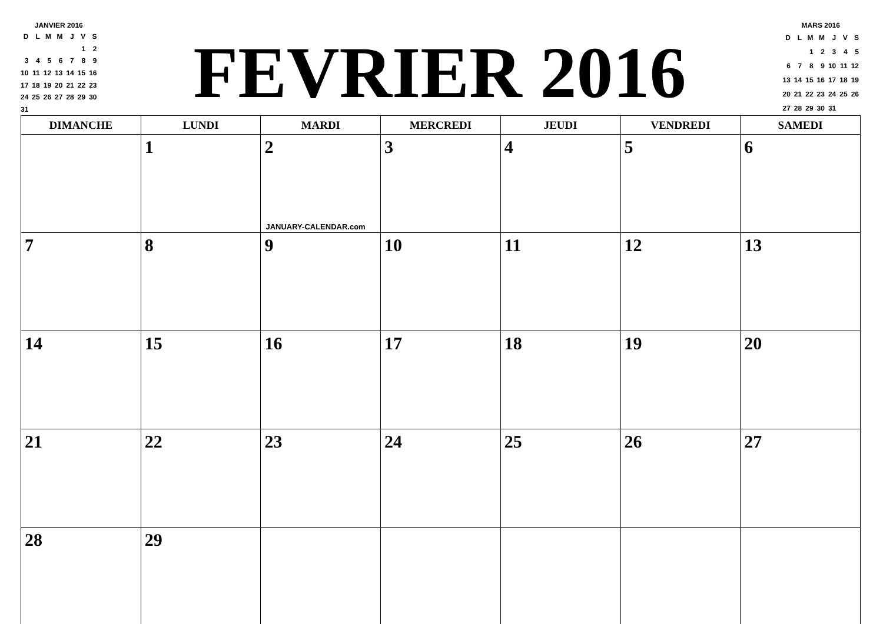JANVIER 2016
| D | L | M | M | J | V | S |
| | | | | | 1 | 2 |
| 3 | 4 | 5 | 6 | 7 | 8 | 9 |
| 10 | 11 | 12 | 13 | 14 | 15 | 16 |
| 17 | 18 | 19 | 20 | 21 | 22 | 23 |
| 24 | 25 | 26 | 27 | 28 | 29 | 30 |
| 31 | | | | | | |
FEVRIER 2016
MARS 2016
| D | L | M | M | J | V | S |
| | | 1 | 2 | 3 | 4 | 5 |
| 6 | 7 | 8 | 9 | 10 | 11 | 12 |
| 13 | 14 | 15 | 16 | 17 | 18 | 19 |
| 20 | 21 | 22 | 23 | 24 | 25 | 26 |
| 27 | 28 | 29 | 30 | 31 | | |
| DIMANCHE | LUNDI | MARDI | MERCREDI | JEUDI | VENDREDI | SAMEDI |
| --- | --- | --- | --- | --- | --- | --- |
| | 1 | 2 JANUARY-CALENDAR.com | 3 | 4 | 5 | 6 |
| 7 | 8 | 9 | 10 | 11 | 12 | 13 |
| 14 | 15 | 16 | 17 | 18 | 19 | 20 |
| 21 | 22 | 23 | 24 | 25 | 26 | 27 |
| 28 | 29 | | | | | |